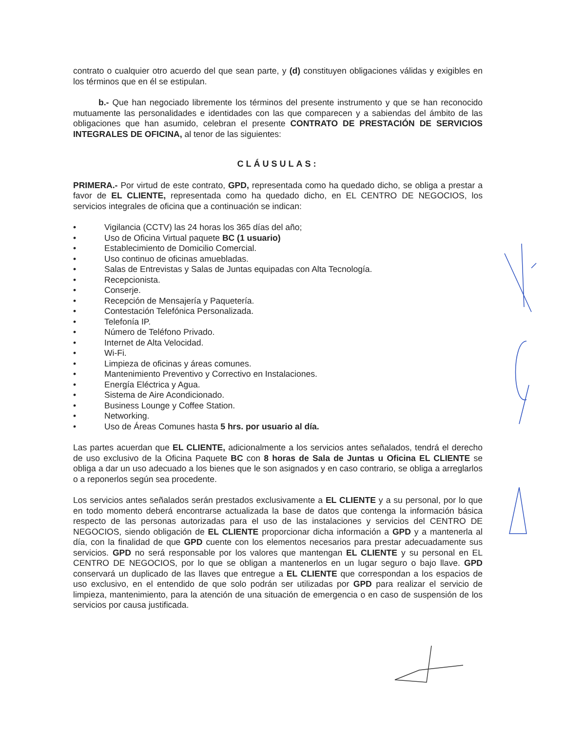contrato o cualquier otro acuerdo del que sean parte, y (d) constituyen obligaciones válidas y exigibles en los términos que en él se estipulan.
b.- Que han negociado libremente los términos del presente instrumento y que se han reconocido mutuamente las personalidades e identidades con las que comparecen y a sabiendas del ámbito de las obligaciones que han asumido, celebran el presente CONTRATO DE PRESTACIÓN DE SERVICIOS INTEGRALES DE OFICINA, al tenor de las siguientes:
CLÁUSULAS:
PRIMERA.- Por virtud de este contrato, GPD, representada como ha quedado dicho, se obliga a prestar a favor de EL CLIENTE, representada como ha quedado dicho, en EL CENTRO DE NEGOCIOS, los servicios integrales de oficina que a continuación se indican:
• Vigilancia (CCTV) las 24 horas los 365 días del año;
• Uso de Oficina Virtual paquete BC (1 usuario)
• Establecimiento de Domicilio Comercial.
• Uso continuo de oficinas amuebladas.
• Salas de Entrevistas y Salas de Juntas equipadas con Alta Tecnología.
• Recepcionista.
• Conserje.
• Recepción de Mensajería y Paquetería.
• Contestación Telefónica Personalizada.
• Telefonía IP.
• Número de Teléfono Privado.
• Internet de Alta Velocidad.
• Wi-Fi.
• Limpieza de oficinas y áreas comunes.
• Mantenimiento Preventivo y Correctivo en Instalaciones.
• Energía Eléctrica y Agua.
• Sistema de Aire Acondicionado.
• Business Lounge y Coffee Station.
• Networking.
• Uso de Áreas Comunes hasta 5 hrs. por usuario al día.
Las partes acuerdan que EL CLIENTE, adicionalmente a los servicios antes señalados, tendrá el derecho de uso exclusivo de la Oficina Paquete BC con 8 horas de Sala de Juntas u Oficina EL CLIENTE se obliga a dar un uso adecuado a los bienes que le son asignados y en caso contrario, se obliga a arreglarlos o a reponerlos según sea procedente.
Los servicios antes señalados serán prestados exclusivamente a EL CLIENTE y a su personal, por lo que en todo momento deberá encontrarse actualizada la base de datos que contenga la información básica respecto de las personas autorizadas para el uso de las instalaciones y servicios del CENTRO DE NEGOCIOS, siendo obligación de EL CLIENTE proporcionar dicha información a GPD y a mantenerla al día, con la finalidad de que GPD cuente con los elementos necesarios para prestar adecuadamente sus servicios. GPD no será responsable por los valores que mantengan EL CLIENTE y su personal en EL CENTRO DE NEGOCIOS, por lo que se obligan a mantenerlos en un lugar seguro o bajo llave. GPD conservará un duplicado de las llaves que entregue a EL CLIENTE que correspondan a los espacios de uso exclusivo, en el entendido de que solo podrán ser utilizadas por GPD para realizar el servicio de limpieza, mantenimiento, para la atención de una situación de emergencia o en caso de suspensión de los servicios por causa justificada.